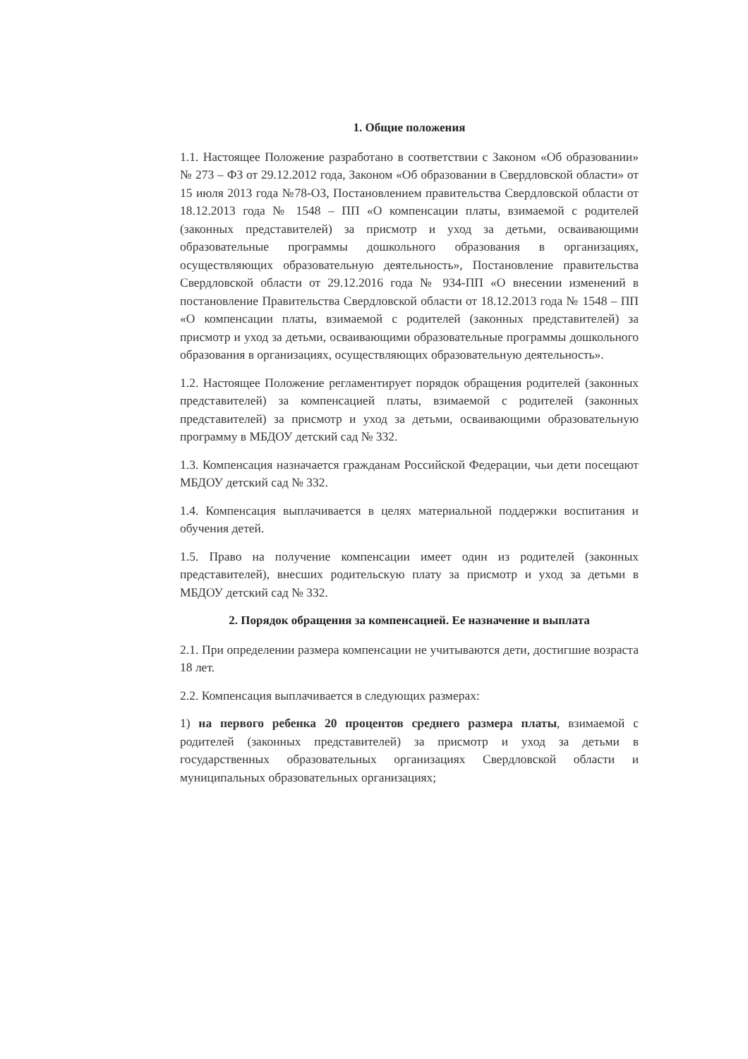1. Общие положения
1.1. Настоящее Положение разработано в соответствии с Законом «Об образовании» № 273 – ФЗ от 29.12.2012 года, Законом «Об образовании в Свердловской области» от 15 июля 2013 года №78-ОЗ, Постановлением правительства Свердловской области от 18.12.2013 года № 1548 – ПП «О компенсации платы, взимаемой с родителей (законных представителей) за присмотр и уход за детьми, осваивающими образовательные программы дошкольного образования в организациях, осуществляющих образовательную деятельность», Постановление правительства Свердловской области от 29.12.2016 года № 934-ПП «О внесении изменений в постановление Правительства Свердловской области от 18.12.2013 года № 1548 – ПП «О компенсации платы, взимаемой с родителей (законных представителей) за присмотр и уход за детьми, осваивающими образовательные программы дошкольного образования в организациях, осуществляющих образовательную деятельность».
1.2. Настоящее Положение регламентирует порядок обращения родителей (законных представителей) за компенсацией платы, взимаемой с родителей (законных представителей) за присмотр и уход за детьми, осваивающими образовательную программу в МБДОУ детский сад № 332.
1.3. Компенсация назначается гражданам Российской Федерации, чьи дети посещают МБДОУ детский сад № 332.
1.4. Компенсация выплачивается в целях материальной поддержки воспитания и обучения детей.
1.5. Право на получение компенсации имеет один из родителей (законных представителей), внесших родительскую плату за присмотр и уход за детьми в МБДОУ детский сад № 332.
2. Порядок обращения за компенсацией. Ее назначение и выплата
2.1. При определении размера компенсации не учитываются дети, достигшие возраста 18 лет.
2.2. Компенсация выплачивается в следующих размерах:
1) на первого ребенка 20 процентов среднего размера платы, взимаемой с родителей (законных представителей) за присмотр и уход за детьми в государственных образовательных организациях Свердловской области и муниципальных образовательных организациях;